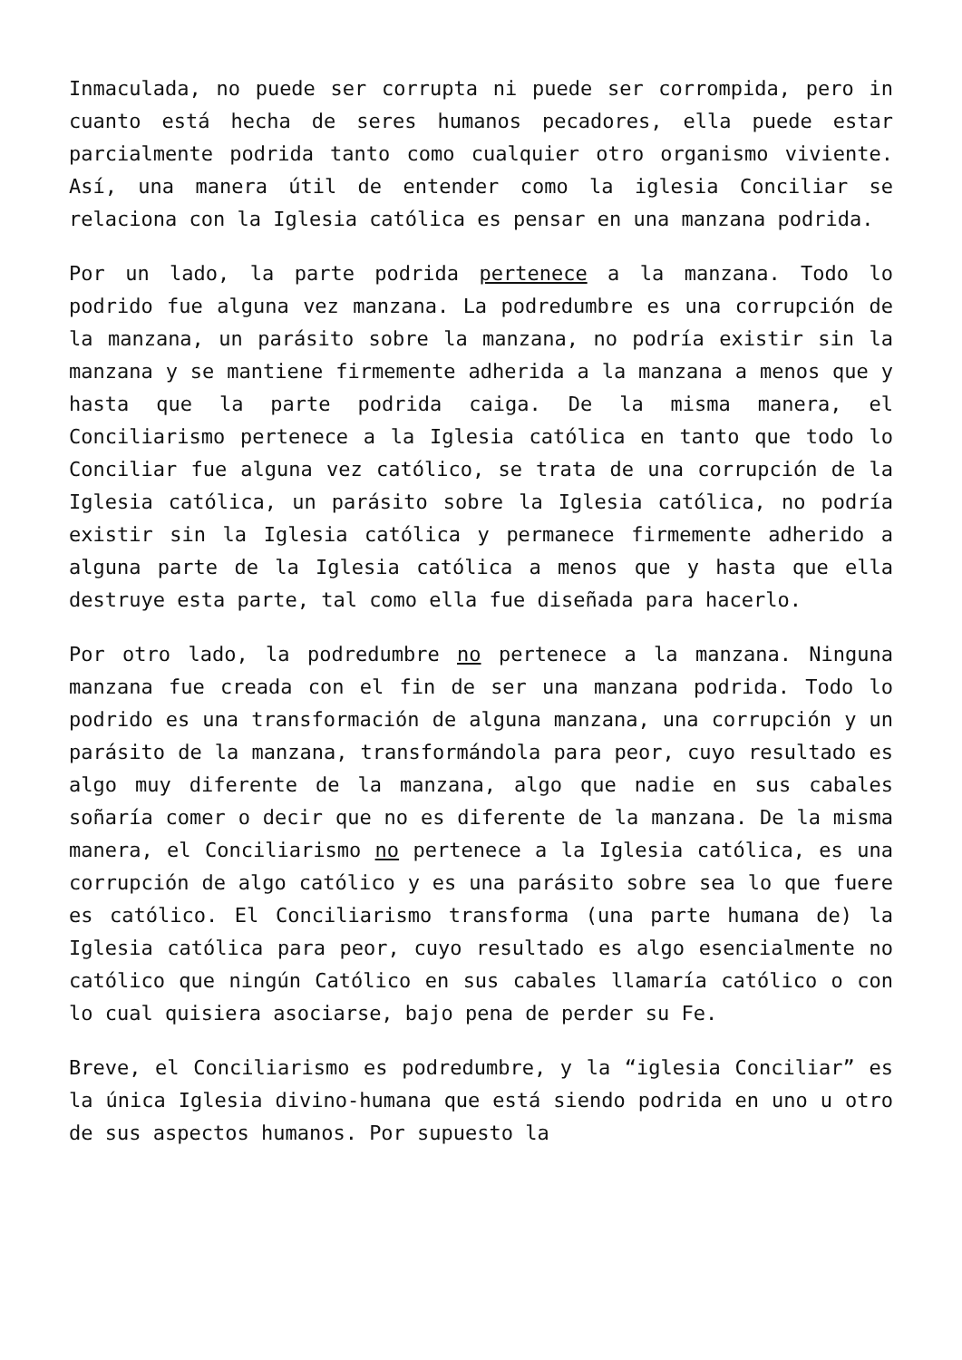Inmaculada, no puede ser corrupta ni puede ser corrompida, pero in cuanto está hecha de seres humanos pecadores, ella puede estar parcialmente podrida tanto como cualquier otro organismo viviente. Así, una manera útil de entender como la iglesia Conciliar se relaciona con la Iglesia católica es pensar en una manzana podrida.
Por un lado, la parte podrida pertenece a la manzana. Todo lo podrido fue alguna vez manzana. La podredumbre es una corrupción de la manzana, un parásito sobre la manzana, no podría existir sin la manzana y se mantiene firmemente adherida a la manzana a menos que y hasta que la parte podrida caiga. De la misma manera, el Conciliarismo pertenece a la Iglesia católica en tanto que todo lo Conciliar fue alguna vez católico, se trata de una corrupción de la Iglesia católica, un parásito sobre la Iglesia católica, no podría existir sin la Iglesia católica y permanece firmemente adherido a alguna parte de la Iglesia católica a menos que y hasta que ella destruye esta parte, tal como ella fue diseñada para hacerlo.
Por otro lado, la podredumbre no pertenece a la manzana. Ninguna manzana fue creada con el fin de ser una manzana podrida. Todo lo podrido es una transformación de alguna manzana, una corrupción y un parásito de la manzana, transformándola para peor, cuyo resultado es algo muy diferente de la manzana, algo que nadie en sus cabales soñaría comer o decir que no es diferente de la manzana. De la misma manera, el Conciliarismo no pertenece a la Iglesia católica, es una corrupción de algo católico y es una parásito sobre sea lo que fuere es católico. El Conciliarismo transforma (una parte humana de) la Iglesia católica para peor, cuyo resultado es algo esencialmente no católico que ningún Católico en sus cabales llamaría católico o con lo cual quisiera asociarse, bajo pena de perder su Fe.
Breve, el Conciliarismo es podredumbre, y la “iglesia Conciliar” es la única Iglesia divino-humana que está siendo podrida en uno u otro de sus aspectos humanos. Por supuesto la